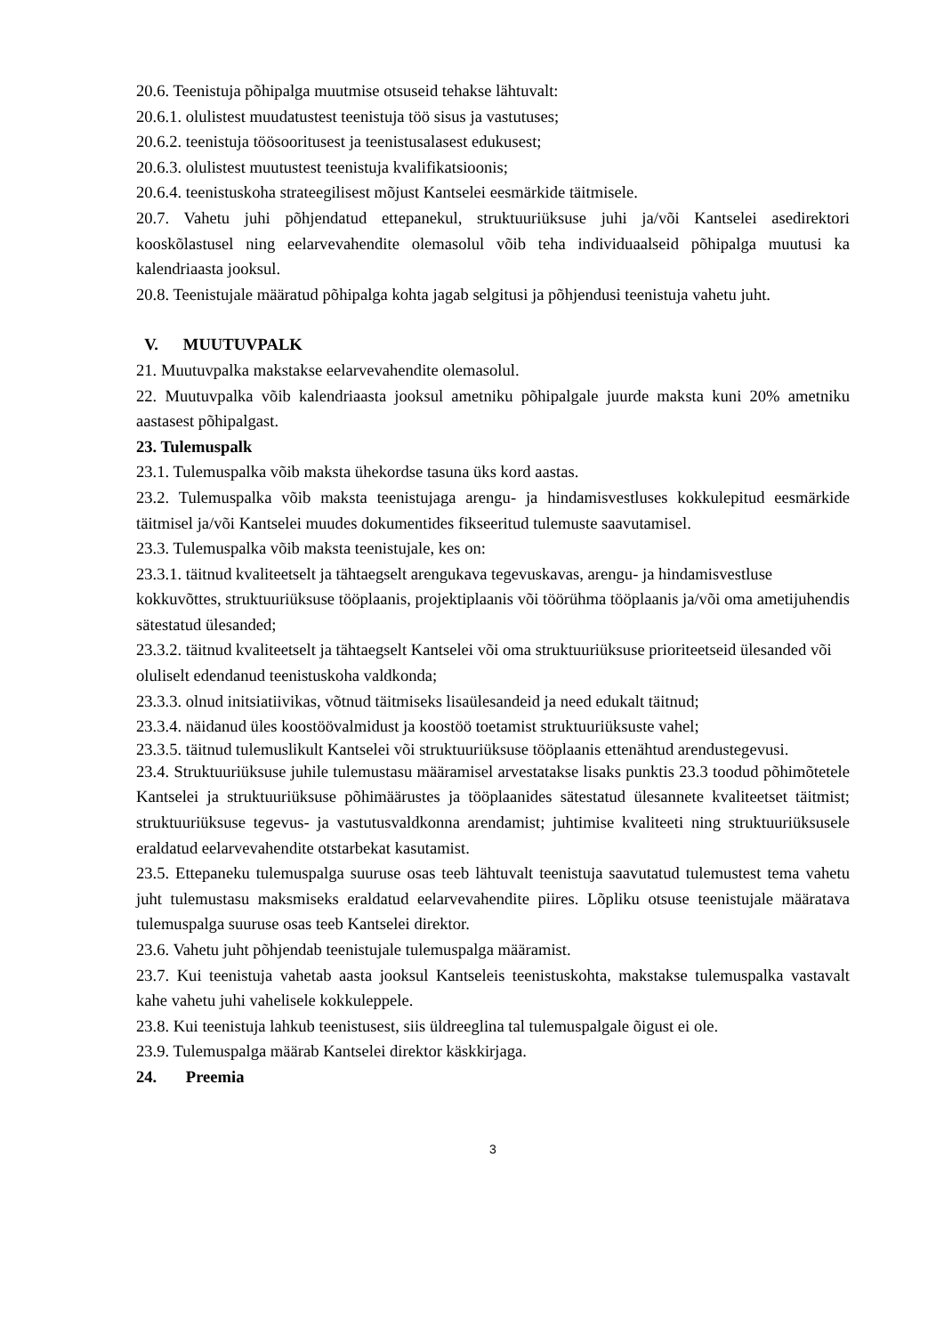20.6. Teenistuja põhipalga muutmise otsuseid tehakse lähtuvalt:
20.6.1. olulistest muudatustest teenistuja töö sisus ja vastutuses;
20.6.2. teenistuja töösooritusest ja teenistusalasest edukusest;
20.6.3. olulistest muutustest teenistuja kvalifikatsioonis;
20.6.4. teenistuskoha strateegilisest mõjust Kantselei eesmärkide täitmisele.
20.7. Vahetu juhi põhjendatud ettepanekul, struktuuriüksuse juhi ja/või Kantselei asedirektori kooskõlastusel ning eelarvevahendite olemasolul võib teha individuaalseid põhipalga muutusi ka kalendriaasta jooksul.
20.8. Teenistujale määratud põhipalga kohta jagab selgitusi ja põhjendusi teenistuja vahetu juht.
V. MUUTUVPALK
21. Muutuvpalka makstakse eelarvevahendite olemasolul.
22. Muutuvpalka võib kalendriaasta jooksul ametniku põhipalgale juurde maksta kuni 20% ametniku aastasest põhipalgast.
23. Tulemuspalk
23.1. Tulemuspalka võib maksta ühekordse tasuna üks kord aastas.
23.2. Tulemuspalka võib maksta teenistujaga arengu- ja hindamisvestluses kokkulepitud eesmärkide täitmisel ja/või Kantselei muudes dokumentides fikseeritud tulemuste saavutamisel.
23.3. Tulemuspalka võib maksta teenistujale, kes on:
23.3.1. täitnud kvaliteetselt ja tähtaegselt arengukava tegevuskavas, arengu- ja hindamisvestluse kokkuvõttes, struktuuriüksuse tööplaanis, projektiplaanis või töörühma tööplaanis ja/või oma ametijuhendis sätestatud ülesanded;
23.3.2. täitnud kvaliteetselt ja tähtaegselt Kantselei või oma struktuuriüksuse prioriteetseid ülesanded või oluliselt edendanud teenistuskoha valdkonda;
23.3.3. olnud initsiatiivikas, võtnud täitmiseks lisaülesandeid ja need edukalt täitnud;
23.3.4. näidanud üles koostöövalmidust ja koostöö toetamist struktuuriüksuste vahel;
23.3.5. täitnud tulemuslikult Kantselei või struktuuriüksuse tööplaanis ettenähtud arendustegevusi.
23.4. Struktuuriüksuse juhile tulemustasu määramisel arvestatakse lisaks punktis 23.3 toodud põhimõtetele Kantselei ja struktuuriüksuse põhimäärustes ja tööplaanides sätestatud ülesannete kvaliteetset täitmist; struktuuriüksuse tegevus- ja vastutusvaldkonna arendamist; juhtimise kvaliteeti ning struktuuriüksusele eraldatud eelarvevahendite otstarbekat kasutamist.
23.5. Ettepaneku tulemuspalga suuruse osas teeb lähtuvalt teenistuja saavutatud tulemustest tema vahetu juht tulemustasu maksmiseks eraldatud eelarvevahendite piires. Lõpliku otsuse teenistujale määratava tulemuspalga suuruse osas teeb Kantselei direktor.
23.6. Vahetu juht põhjendab teenistujale tulemuspalga määramist.
23.7. Kui teenistuja vahetab aasta jooksul Kantseleis teenistuskohta, makstakse tulemuspalka vastavalt kahe vahetu juhi vahelisele kokkuleppele.
23.8. Kui teenistuja lahkub teenistusest, siis üldreeglina tal tulemuspalgale õigust ei ole.
23.9. Tulemuspalga määrab Kantselei direktor käskkirjaga.
24. Preemia
3